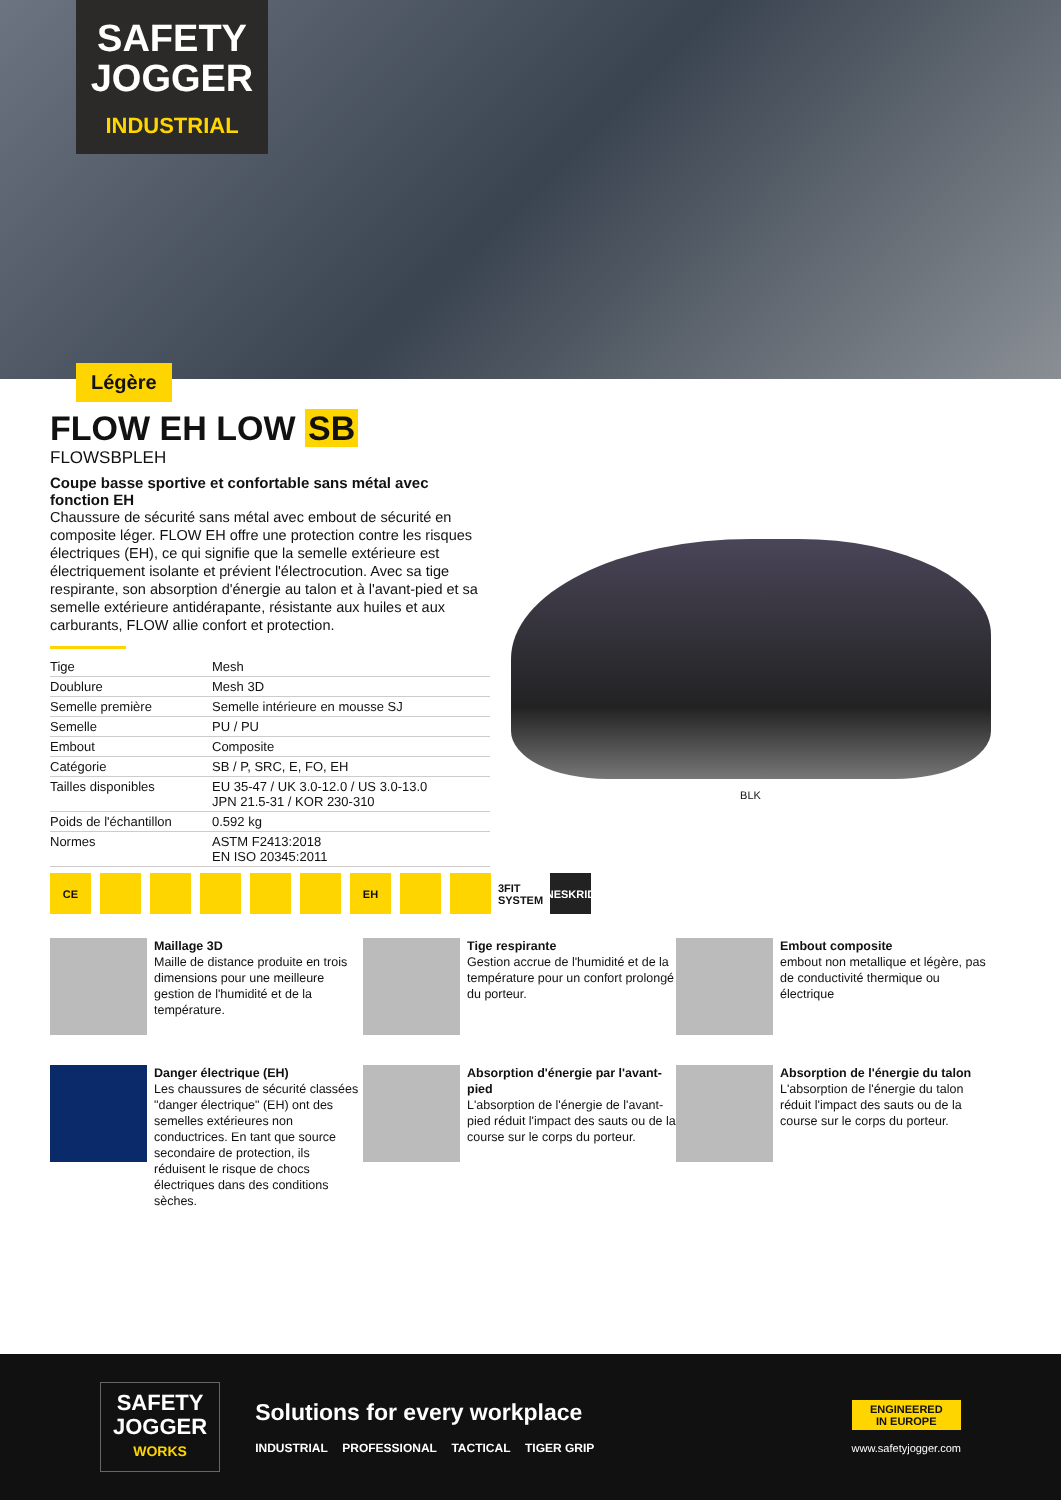SAFETY
JOGGER
INDUSTRIAL
Légère
FLOW EH LOW SB
FLOWSBPLEH
Coupe basse sportive et confortable sans métal avec fonction EH
Chaussure de sécurité sans métal avec embout de sécurité en composite léger. FLOW EH offre une protection contre les risques électriques (EH), ce qui signifie que la semelle extérieure est électriquement isolante et prévient l'électrocution. Avec sa tige respirante, son absorption d'énergie au talon et à l'avant-pied et sa semelle extérieure antidérapante, résistante aux huiles et aux carburants, FLOW allie confort et protection.
| Tige | Mesh |
| Doublure | Mesh 3D |
| Semelle première | Semelle intérieure en mousse SJ |
| Semelle | PU / PU |
| Embout | Composite |
| Catégorie | SB / P, SRC, E, FO, EH |
| Tailles disponibles | EU 35-47 / UK 3.0-12.0 / US 3.0-13.0 JPN 21.5-31 / KOR 230-310 |
| Poids de l'échantillon | 0.592 kg |
| Normes | ASTM F2413:2018 EN ISO 20345:2011 |
BLK
CE EH 3FIT SYSTEM
NESKRID
Maillage 3D
Maille de distance produite en trois dimensions pour une meilleure gestion de l'humidité et de la température.
Tige respirante
Gestion accrue de l'humidité et de la température pour un confort prolongé du porteur.
Embout composite
embout non metallique et légère, pas de conductivité thermique ou électrique
Danger électrique (EH)
Les chaussures de sécurité classées "danger électrique" (EH) ont des semelles extérieures non conductrices. En tant que source secondaire de protection, ils réduisent le risque de chocs électriques dans des conditions sèches.
Absorption d'énergie par l'avant-pied
L'absorption de l'énergie de l'avant-pied réduit l'impact des sauts ou de la course sur le corps du porteur.
Absorption de l'énergie du talon
L'absorption de l'énergie du talon réduit l'impact des sauts ou de la course sur le corps du porteur.
SAFETY
JOGGER
WORKS
Solutions for every workplace
INDUSTRIAL PROFESSIONAL TACTICAL TIGER GRIP
ENGINEERED
IN EUROPE
www.safetyjogger.com